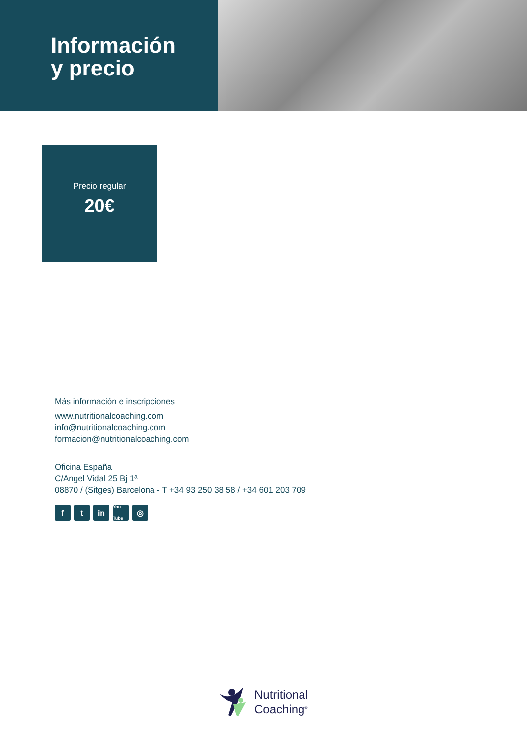Información
y precio
Precio regular
20€
Más información e inscripciones
www.nutritionalcoaching.com
info@nutritionalcoaching.com
formacion@nutritionalcoaching.com
Oficina España
C/Angel Vidal 25 Bj 1ª
08870 / (Sitges) Barcelona - T +34 93 250 38 58 / +34 601 203 709
ft in You Tube ◎
Nutritional
Coaching<sup>®</sup>